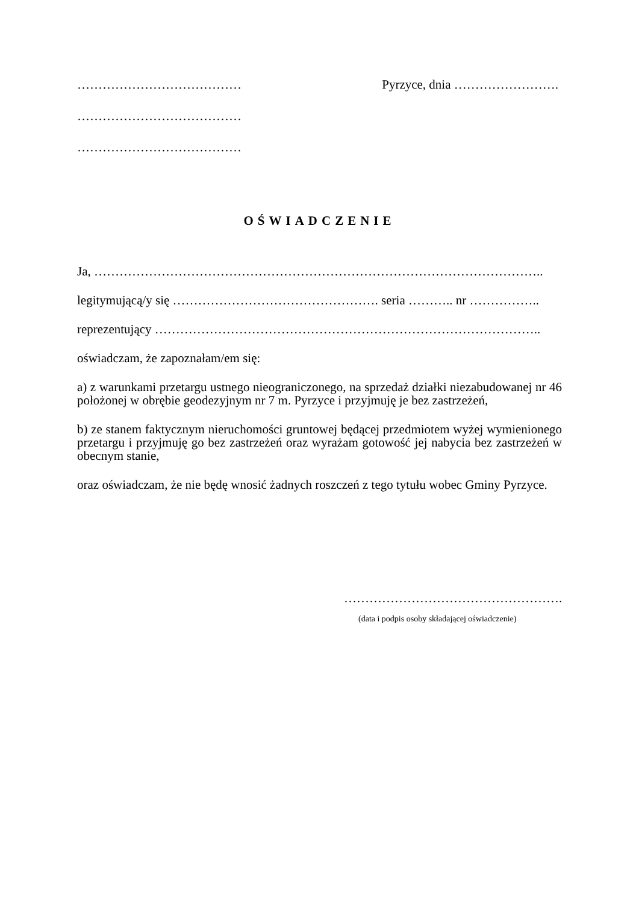………………………………… Pyrzyce, dnia …………………….
…………………………………
…………………………………
OŚWIADCZENIE
Ja, ……………………………………………………………………………………………..
legitymującą/y się …………………………………………. seria ……….. nr ……………..
reprezentujący ………………………………………………………………………………..
oświadczam, że zapoznałam/em się:
a) z warunkami przetargu ustnego nieograniczonego, na sprzedaż działki niezabudowanej nr 46 położonej w obrębie geodezyjnym nr 7 m. Pyrzyce i przyjmuję je bez zastrzeżeń,
b) ze stanem faktycznym nieruchomości gruntowej będącej przedmiotem wyżej wymienionego przetargu i przyjmuję go bez zastrzeżeń oraz wyrażam gotowość jej nabycia bez zastrzeżeń w obecnym stanie,
oraz oświadczam, że nie będę wnosić żadnych roszczeń z tego tytułu wobec Gminy Pyrzyce.
…………………………………………….
(data i podpis osoby składającej oświadczenie)